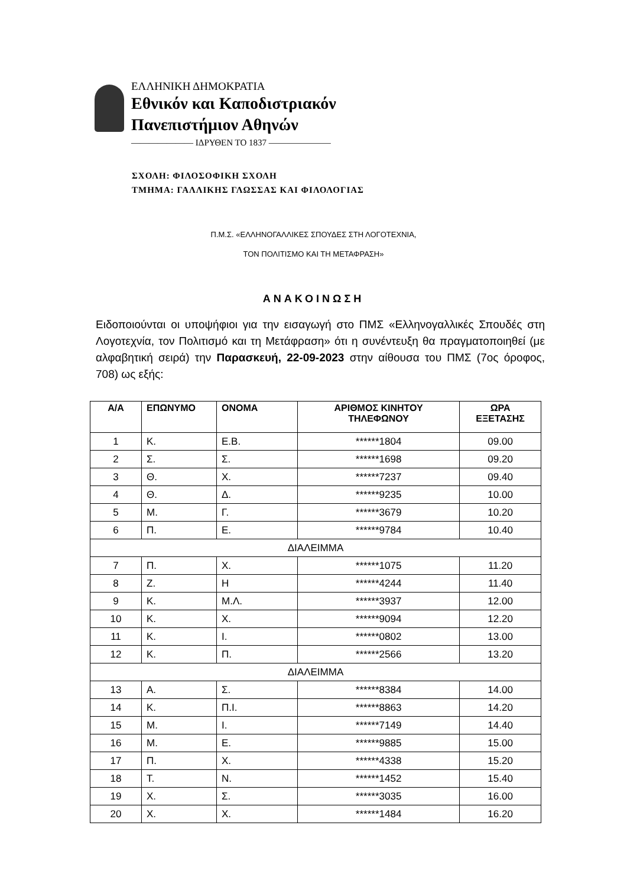ΕΛΛΗΝΙΚΗ ΔΗΜΟΚΡΑΤΙΑ
Εθνικόν και Καποδιστριακόν
Πανεπιστήμιον Αθηνών
——————— ΙΔΡΥΘΕΝ ΤΟ 1837 ———————
ΣΧΟΛΗ: ΦΙΛΟΣΟΦΙΚΗ ΣΧΟΛΗ
ΤΜΗΜΑ: ΓΑΛΛΙΚΗΣ ΓΛΩΣΣΑΣ ΚΑΙ ΦΙΛΟΛΟΓΙΑΣ
Π.Μ.Σ. «ΕΛΛΗΝΟΓΑΛΛΙΚΕΣ ΣΠΟΥΔΕΣ ΣΤΗ ΛΟΓΟΤΕΧΝΙΑ,
ΤΟΝ ΠΟΛΙΤΙΣΜΟ ΚΑΙ ΤΗ ΜΕΤΑΦΡΑΣΗ»
ΑΝΑΚΟΙΝΩΣΗ
Ειδοποιούνται οι υποψήφιοι για την εισαγωγή στο ΠΜΣ «Ελληνογαλλικές Σπουδές στη Λογοτεχνία, τον Πολιτισμό και τη Μετάφραση» ότι η συνέντευξη θα πραγματοποιηθεί (με αλφαβητική σειρά) την Παρασκευή, 22-09-2023 στην αίθουσα του ΠΜΣ (7ος όροφος, 708) ως εξής:
| Α/Α | ΕΠΩΝΥΜΟ | ΟΝΟΜΑ | ΑΡΙΘΜΟΣ ΚΙΝΗΤΟΥ ΤΗΛΕΦΩΝΟΥ | ΩΡΑ ΕΞΕΤΑΣΗΣ |
| --- | --- | --- | --- | --- |
| 1 | Κ. | Ε.Β. | ******1804 | 09.00 |
| 2 | Σ. | Σ. | ******1698 | 09.20 |
| 3 | Θ. | Χ. | ******7237 | 09.40 |
| 4 | Θ. | Δ. | ******9235 | 10.00 |
| 5 | Μ. | Γ. | ******3679 | 10.20 |
| 6 | Π. | Ε. | ******9784 | 10.40 |
| ΔΙΑΛΕΙΜΜΑ | | | | |
| 7 | Π. | Χ. | ******1075 | 11.20 |
| 8 | Ζ. | Η | ******4244 | 11.40 |
| 9 | Κ. | Μ.Λ. | ******3937 | 12.00 |
| 10 | Κ. | Χ. | ******9094 | 12.20 |
| 11 | Κ. | Ι. | ******0802 | 13.00 |
| 12 | Κ. | Π. | ******2566 | 13.20 |
| ΔΙΑΛΕΙΜΜΑ | | | | |
| 13 | Α. | Σ. | ******8384 | 14.00 |
| 14 | Κ. | Π.Ι. | ******8863 | 14.20 |
| 15 | Μ. | Ι. | ******7149 | 14.40 |
| 16 | Μ. | Ε. | ******9885 | 15.00 |
| 17 | Π. | Χ. | ******4338 | 15.20 |
| 18 | Τ. | Ν. | ******1452 | 15.40 |
| 19 | Χ. | Σ. | ******3035 | 16.00 |
| 20 | Χ. | Χ. | ******1484 | 16.20 |